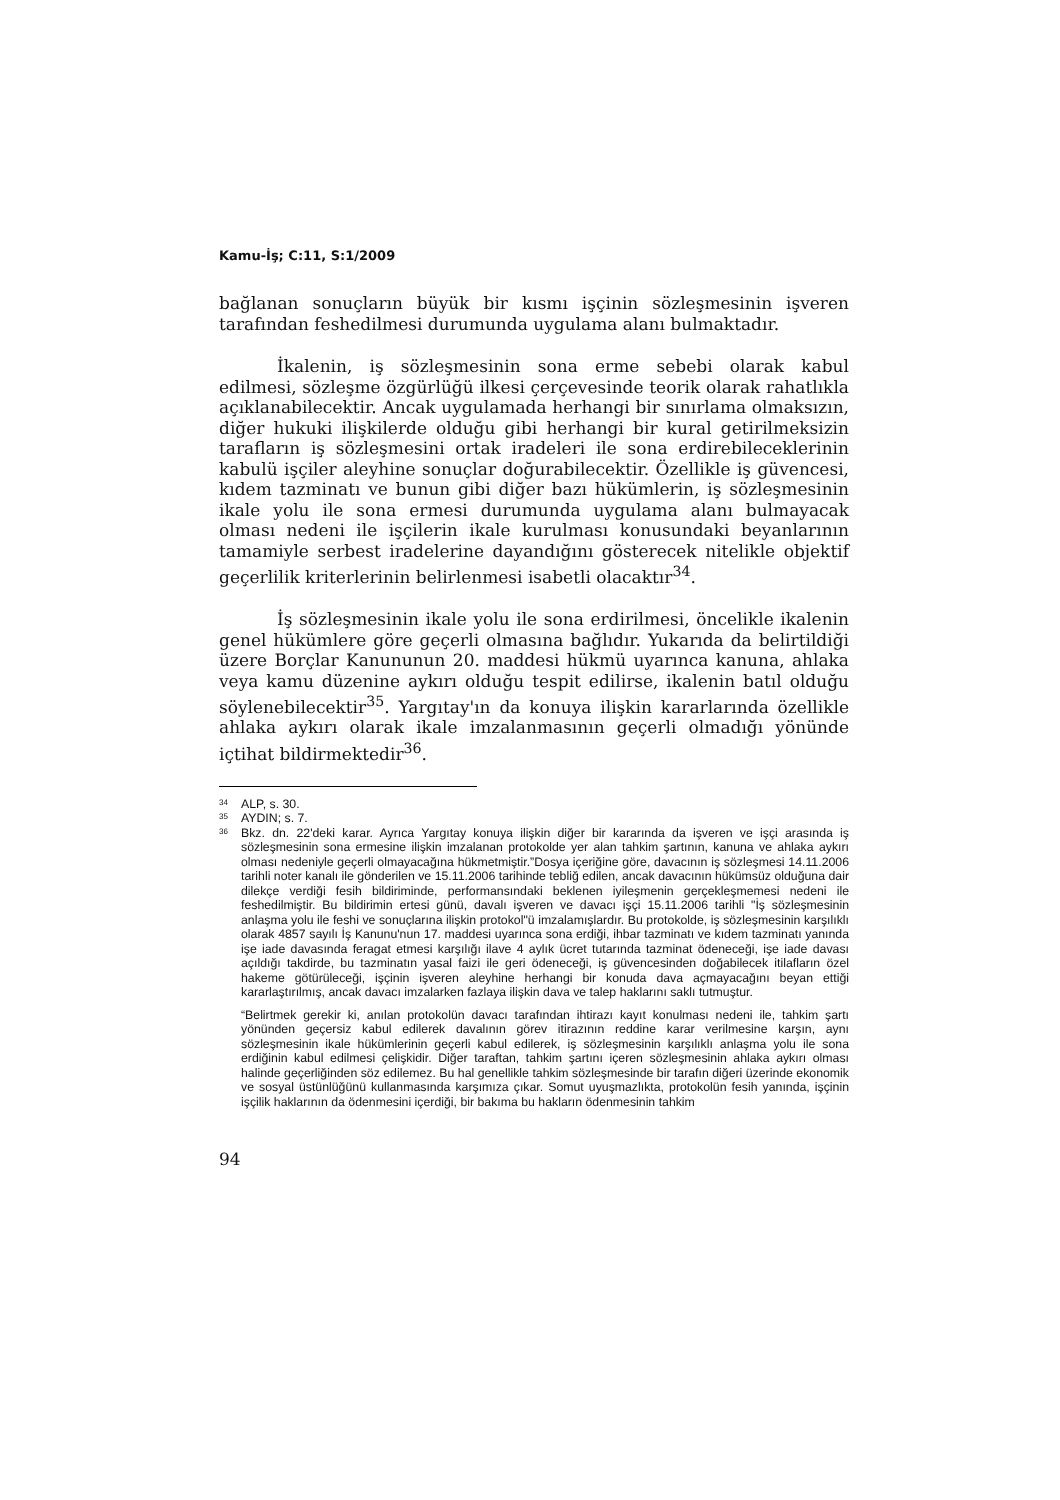Kamu-İş; C:11, S:1/2009
bağlanan sonuçların büyük bir kısmı işçinin sözleşmesinin işveren tarafından feshedilmesi durumunda uygulama alanı bulmaktadır.
İkalenin, iş sözleşmesinin sona erme sebebi olarak kabul edilmesi, sözleşme özgürlüğü ilkesi çerçevesinde teorik olarak rahatlıkla açıklanabilecektir. Ancak uygulamada herhangi bir sınırlama olmaksızın, diğer hukuki ilişkilerde olduğu gibi herhangi bir kural getirilmeksizin tarafların iş sözleşmesini ortak iradeleri ile sona erdirebileceklerinin kabulü işçiler aleyhine sonuçlar doğurabilecektir. Özellikle iş güvencesi, kıdem tazminatı ve bunun gibi diğer bazı hükümlerin, iş sözleşmesinin ikale yolu ile sona ermesi durumunda uygulama alanı bulmayacak olması nedeni ile işçilerin ikale kurulması konusundaki beyanlarının tamamiyle serbest iradelerine dayandığını gösterecek nitelikle objektif geçerlilik kriterlerinin belirlenmesi isabetli olacaktır<sup>34</sup>.
İş sözleşmesinin ikale yolu ile sona erdirilmesi, öncelikle ikalenin genel hükümlere göre geçerli olmasına bağlıdır. Yukarıda da belirtildiği üzere Borçlar Kanununun 20. maddesi hükmü uyarınca kanuna, ahlaka veya kamu düzenine aykırı olduğu tespit edilirse, ikalenin batıl olduğu söylenebilecektir<sup>35</sup>. Yargıtay'ın da konuya ilişkin kararlarında özellikle ahlaka aykırı olarak ikale imzalanmasının geçerli olmadığı yönünde içtihat bildirmektedir<sup>36</sup>.
34 ALP, s. 30.
35 AYDIN; s. 7.
36 Bkz. dn. 22'deki karar. Ayrıca Yargıtay konuya ilişkin diğer bir kararında da işveren ve işçi arasında iş sözleşmesinin sona ermesine ilişkin imzalanan protokolde yer alan tahkim şartının, kanuna ve ahlaka aykırı olması nedeniyle geçerli olmayacağına hükmetmiştir.”Dosya içeriğine göre, davacının iş sözleşmesi 14.11.2006 tarihli noter kanalı ile gönderilen ve 15.11.2006 tarihinde tebliğ edilen, ancak davacının hükümsüz olduğuna dair dilekçe verdiği fesih bildiriminde, performansındaki beklenen iyileşmenin gerçekleşmemesi nedeni ile feshedilmiştir. Bu bildirimin ertesi günü, davalı işveren ve davacı işçi 15.11.2006 tarihli "İş sözleşmesinin anlaşma yolu ile feshi ve sonuçlarına ilişkin protokol"ü imzalamışlardır. Bu protokolde, iş sözleşmesinin karşılıklı olarak 4857 sayılı İş Kanunu'nun 17. maddesi uyarınca sona erdiği, ihbar tazminatı ve kıdem tazminatı yanında işe iade davasında feragat etmesi karşılığı ilave 4 aylık ücret tutarında tazminat ödeneceği, işe iade davası açıldığı takdirde, bu tazminatın yasal faizi ile geri ödeneceği, iş güvencesinden doğabilecek itilafların özel hakeme götürüleceği, işçinin işveren aleyhine herhangi bir konuda dava açmayacağını beyan ettiği kararlaştırılmış, ancak davacı imzalarken fazlaya ilişkin dava ve talep haklarını saklı tutmuştur.
“Belirtmek gerekir ki, anılan protokolün davacı tarafından ihtirazı kayıt konulması nedeni ile, tahkim şartı yönünden geçersiz kabul edilerek davalının görev itirazının reddine karar verilmesine karşın, aynı sözleşmesinin ikale hükümlerinin geçerli kabul edilerek, iş sözleşmesinin karşılıklı anlaşma yolu ile sona erdiğinin kabul edilmesi çelişkidir. Diğer taraftan, tahkim şartını içeren sözleşmesinin ahlaka aykırı olması halinde geçerliğinden söz edilemez. Bu hal genellikle tahkim sözleşmesinde bir tarafın diğeri üzerinde ekonomik ve sosyal üstünlüğünü kullanmasında karşımıza çıkar. Somut uyuşmazlıkta, protokolün fesih yanında, işçinin işçilik haklarının da ödenmesini içerdiği, bir bakıma bu hakların ödenmesinin tahkim
94